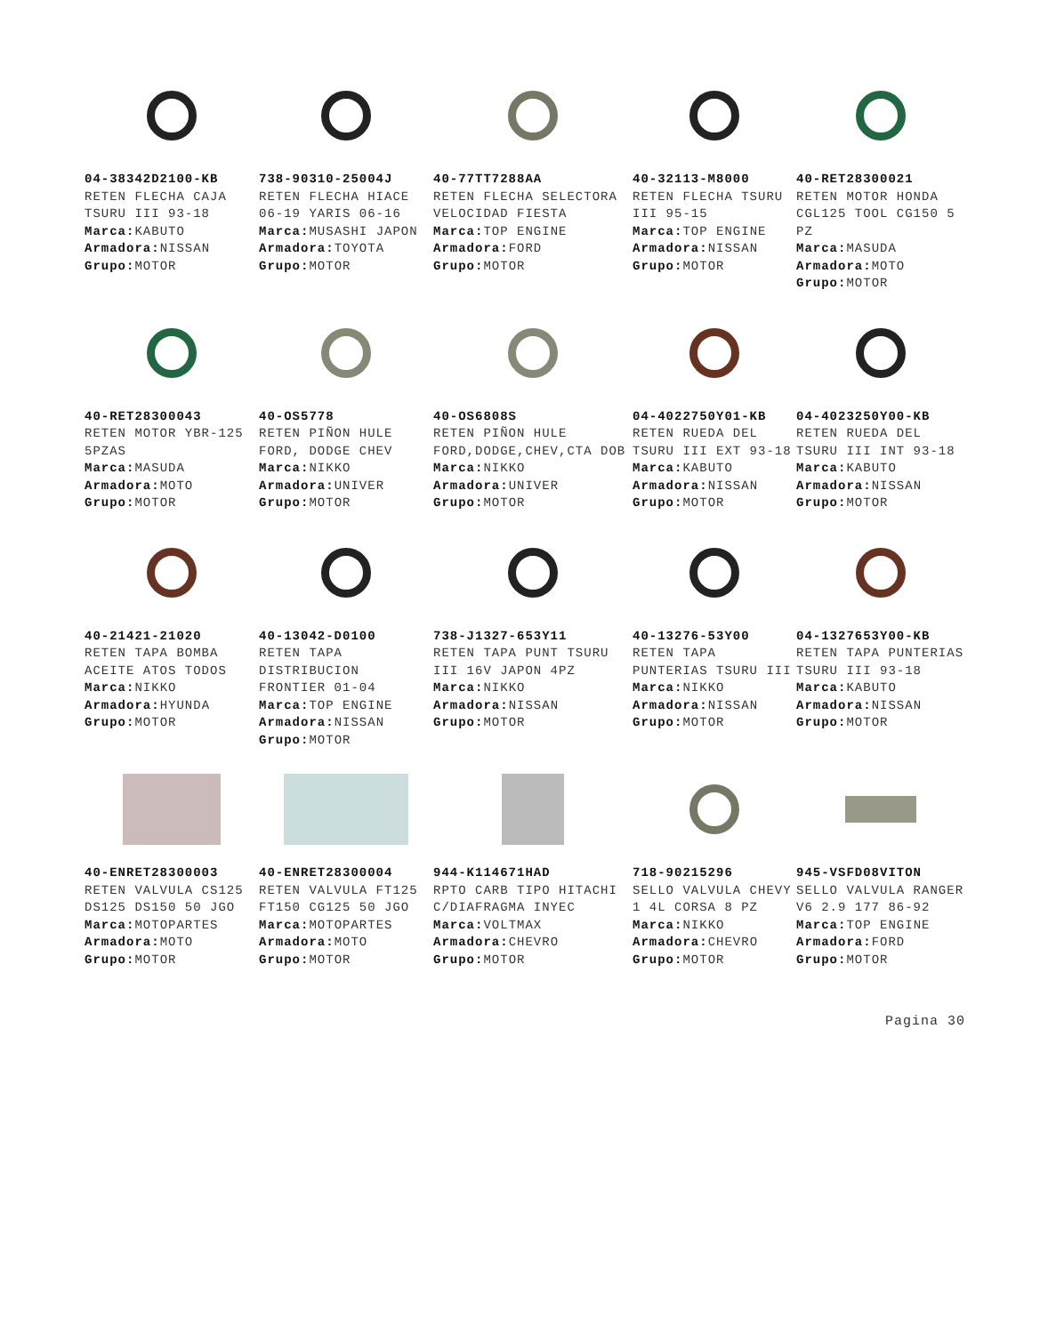04-38342D2100-KB
RETEN FLECHA CAJA TSURU III 93-18
Marca: KABUTO
Armadora: NISSAN
Grupo: MOTOR
738-90310-25004J
RETEN FLECHA HIACE 06-19 YARIS 06-16
Marca: MUSASHI JAPON
Armadora: TOYOTA
Grupo: MOTOR
40-77TT7288AA
RETEN FLECHA SELECTORA VELOCIDAD FIESTA
Marca: TOP ENGINE
Armadora: FORD
Grupo: MOTOR
40-32113-M8000
RETEN FLECHA TSURU III 95-15
Marca: TOP ENGINE
Armadora: NISSAN
Grupo: MOTOR
40-RET28300021
RETEN MOTOR HONDA CGL125 TOOL CG150 5 PZ
Marca: MASUDA
Armadora: MOTO
Grupo: MOTOR
40-RET28300043
RETEN MOTOR YBR-125 5PZAS
Marca: MASUDA
Armadora: MOTO
Grupo: MOTOR
40-OS5778
RETEN PIÑON HULE FORD, DODGE CHEV
Marca: NIKKO
Armadora: UNIVER
Grupo: MOTOR
40-OS6808S
RETEN PIÑON HULE FORD,DODGE,CHEV,CTA DOB
Marca: NIKKO
Armadora: UNIVER
Grupo: MOTOR
04-4022750Y01-KB
RETEN RUEDA DEL TSURU III EXT 93-18
Marca: KABUTO
Armadora: NISSAN
Grupo: MOTOR
04-4023250Y00-KB
RETEN RUEDA DEL TSURU III INT 93-18
Marca: KABUTO
Armadora: NISSAN
Grupo: MOTOR
40-21421-21020
RETEN TAPA BOMBA ACEITE ATOS TODOS
Marca: NIKKO
Armadora: HYUNDA
Grupo: MOTOR
40-13042-D0100
RETEN TAPA DISTRIBUCION FRONTIER 01-04
Marca: TOP ENGINE
Armadora: NISSAN
Grupo: MOTOR
738-J1327-653Y11
RETEN TAPA PUNT TSURU III 16V JAPON 4PZ
Marca: NIKKO
Armadora: NISSAN
Grupo: MOTOR
40-13276-53Y00
RETEN TAPA PUNTERIAS TSURU III
Marca: NIKKO
Armadora: NISSAN
Grupo: MOTOR
04-1327653Y00-KB
RETEN TAPA PUNTERIAS TSURU III 93-18
Marca: KABUTO
Armadora: NISSAN
Grupo: MOTOR
40-ENRET28300003
RETEN VALVULA CS125 DS125 DS150 50 JGO
Marca: MOTOPARTES
Armadora: MOTO
Grupo: MOTOR
40-ENRET28300004
RETEN VALVULA FT125 FT150 CG125 50 JGO
Marca: MOTOPARTES
Armadora: MOTO
Grupo: MOTOR
944-K114671HAD
RPTO CARB TIPO HITACHI C/DIAFRAGMA INYEC
Marca: VOLTMAX
Armadora: CHEVRO
Grupo: MOTOR
718-90215296
SELLO VALVULA CHEVY 1 4L CORSA 8 PZ
Marca: NIKKO
Armadora: CHEVRO
Grupo: MOTOR
945-VSFD08VITON
SELLO VALVULA RANGER V6 2.9 177 86-92
Marca: TOP ENGINE
Armadora: FORD
Grupo: MOTOR
Pagina 30